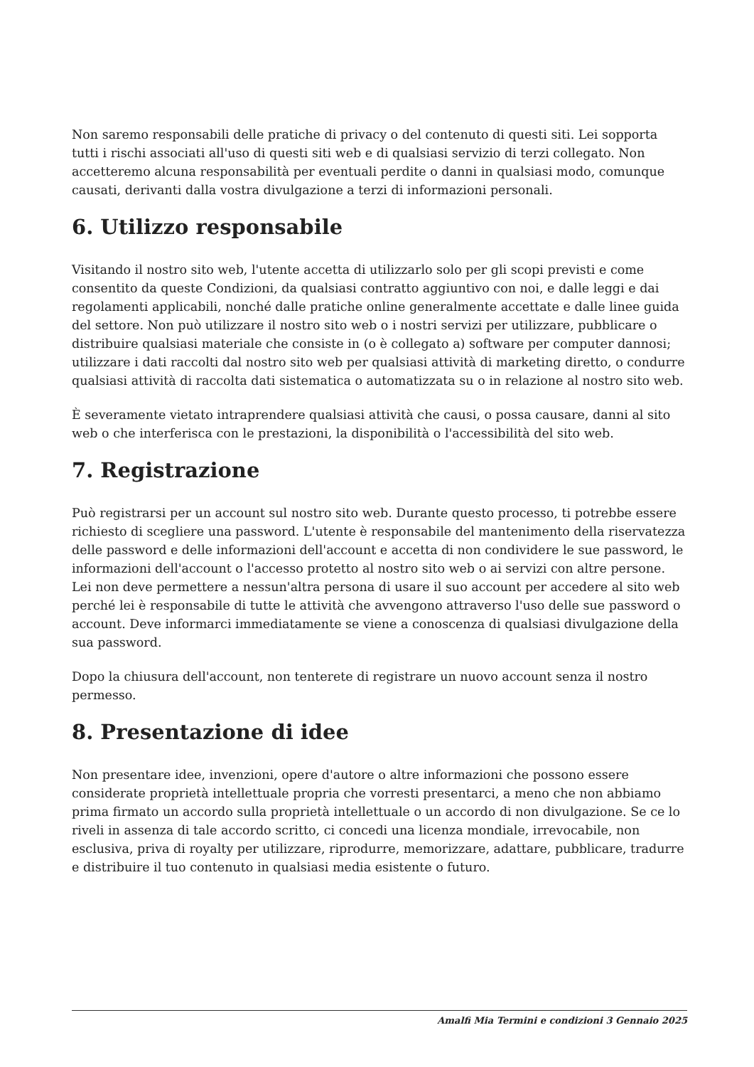Non saremo responsabili delle pratiche di privacy o del contenuto di questi siti. Lei sopporta tutti i rischi associati all'uso di questi siti web e di qualsiasi servizio di terzi collegato. Non accetteremo alcuna responsabilità per eventuali perdite o danni in qualsiasi modo, comunque causati, derivanti dalla vostra divulgazione a terzi di informazioni personali.
6. Utilizzo responsabile
Visitando il nostro sito web, l'utente accetta di utilizzarlo solo per gli scopi previsti e come consentito da queste Condizioni, da qualsiasi contratto aggiuntivo con noi, e dalle leggi e dai regolamenti applicabili, nonché dalle pratiche online generalmente accettate e dalle linee guida del settore. Non può utilizzare il nostro sito web o i nostri servizi per utilizzare, pubblicare o distribuire qualsiasi materiale che consiste in (o è collegato a) software per computer dannosi; utilizzare i dati raccolti dal nostro sito web per qualsiasi attività di marketing diretto, o condurre qualsiasi attività di raccolta dati sistematica o automatizzata su o in relazione al nostro sito web.
È severamente vietato intraprendere qualsiasi attività che causi, o possa causare, danni al sito web o che interferisca con le prestazioni, la disponibilità o l'accessibilità del sito web.
7. Registrazione
Può registrarsi per un account sul nostro sito web. Durante questo processo, ti potrebbe essere richiesto di scegliere una password. L'utente è responsabile del mantenimento della riservatezza delle password e delle informazioni dell'account e accetta di non condividere le sue password, le informazioni dell'account o l'accesso protetto al nostro sito web o ai servizi con altre persone. Lei non deve permettere a nessun'altra persona di usare il suo account per accedere al sito web perché lei è responsabile di tutte le attività che avvengono attraverso l'uso delle sue password o account. Deve informarci immediatamente se viene a conoscenza di qualsiasi divulgazione della sua password.
Dopo la chiusura dell'account, non tenterete di registrare un nuovo account senza il nostro permesso.
8. Presentazione di idee
Non presentare idee, invenzioni, opere d'autore o altre informazioni che possono essere considerate proprietà intellettuale propria che vorresti presentarci, a meno che non abbiamo prima firmato un accordo sulla proprietà intellettuale o un accordo di non divulgazione. Se ce lo riveli in assenza di tale accordo scritto, ci concedi una licenza mondiale, irrevocabile, non esclusiva, priva di royalty per utilizzare, riprodurre, memorizzare, adattare, pubblicare, tradurre e distribuire il tuo contenuto in qualsiasi media esistente o futuro.
Amalfi Mia Termini e condizioni 3 Gennaio 2025